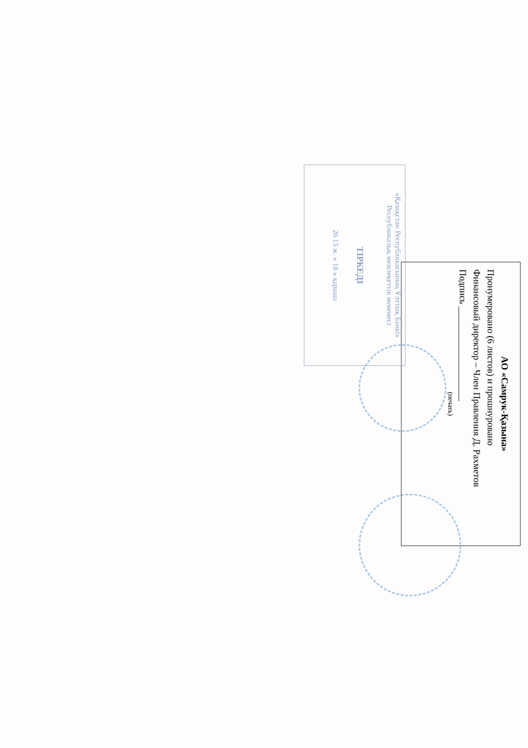«Қазақстан Республикасының Ұлттық Банкі»
Республикалық мемлекеттік мекемесі
ТІРКЕДІ
20 15 ж. « 18 » қараша
АО «Самрук-Қазына»
Пронумеровано (6 листов) и прошнуровано
Финансовый директор – Член Правления Д. Рахметов
Подпись ____________________
(печать)